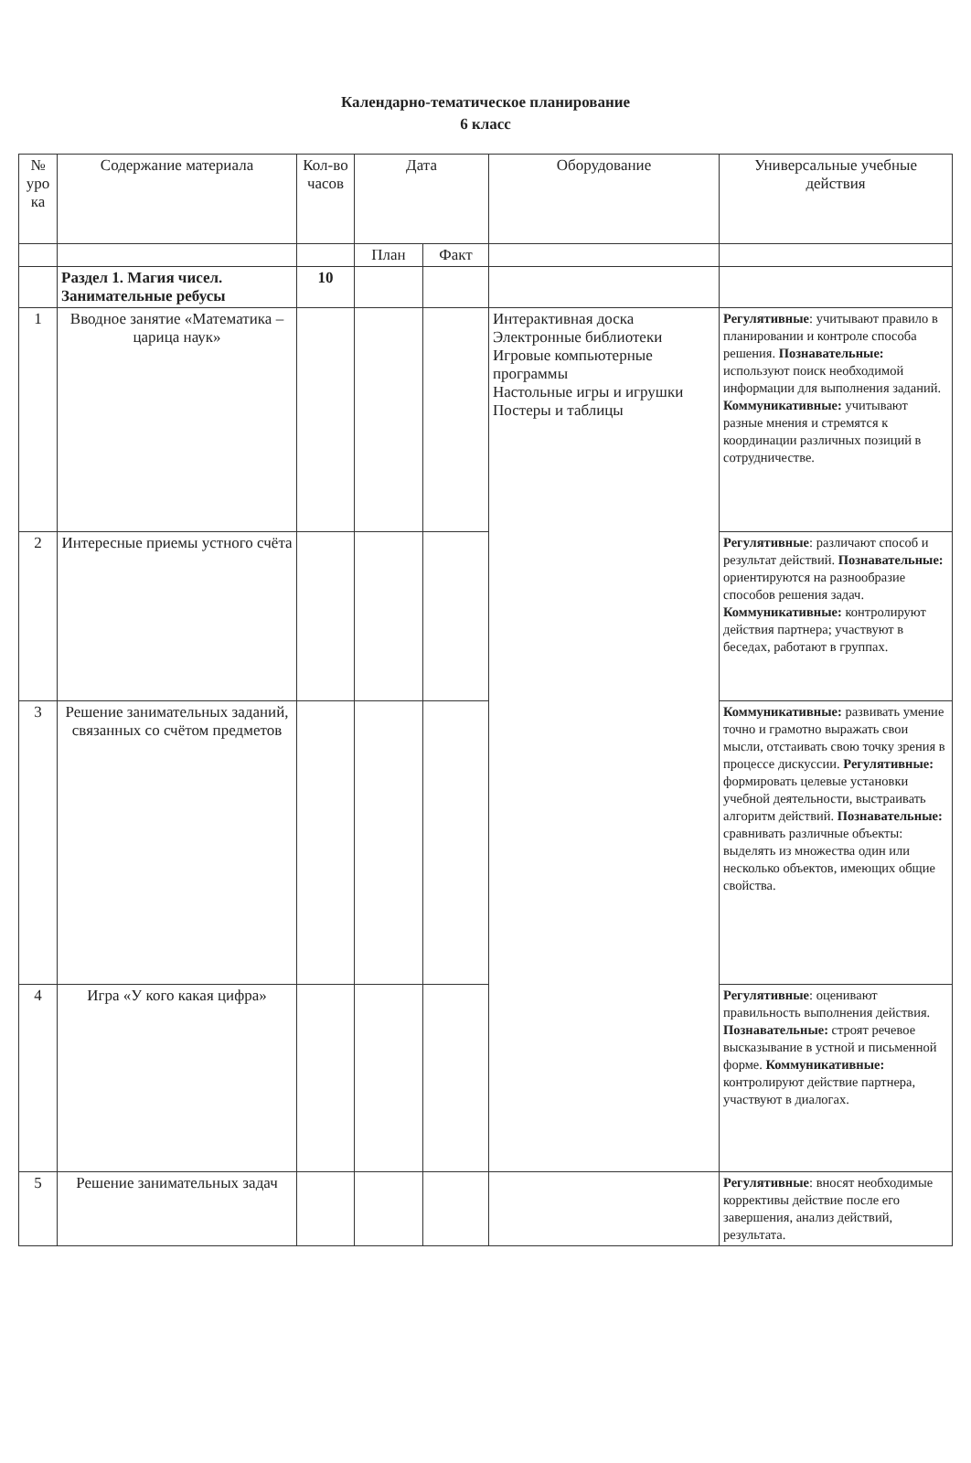Календарно-тематическое планирование
6 класс
| № уро ка | Содержание материала | Кол-во часов | Дата | | Оборудование | Универсальные учебные действия |
| --- | --- | --- | --- | --- | --- | --- |
| | | | План | Факт | | |
| | Раздел 1. Магия чисел. Занимательные ребусы | 10 | | | | |
| 1 | Вводное занятие «Математика – царица наук» | | | | Интерактивная доска Электронные библиотеки Игровые компьютерные программы Настольные игры и игрушки Постеры и таблицы | Регулятивные : учитывают правило в планировании и контроле способа решения. Познавательные: используют поиск необходимой информации для выполнения заданий. Коммуникативные: учитывают разные мнения и стремятся к координации различных позиций в сотрудничестве. |
| 2 | Интересные приемы устного счёта | | | | | Регулятивные : различают способ и результат действий. Познавательные: ориентируются на разнообразие способов решения задач. Коммуникативные: контролируют действия партнера; участвуют в беседах, работают в группах. |
| 3 | Решение занимательных заданий, связанных со счётом предметов | | | | | Коммуникативные: развивать умение точно и грамотно выражать свои мысли, отстаивать свою точку зрения в процессе дискуссии. Регулятивные: формировать целевые установки учебной деятельности, выстраивать алгоритм действий. Познавательные: сравнивать различные объекты: выделять из множества один или несколько объектов, имеющих общие свойства. |
| 4 | Игра «У кого какая цифра» | | | | | Регулятивные : оценивают правильность выполнения действия. Познавательные: строят речевое высказывание в устной и письменной форме. Коммуникативные: контролируют действие партнера, участвуют в диалогах. |
| 5 | Решение занимательных задач | | | | | Регулятивные : вносят необходимые коррективы действие после его завершения, анализ действий, результата. |